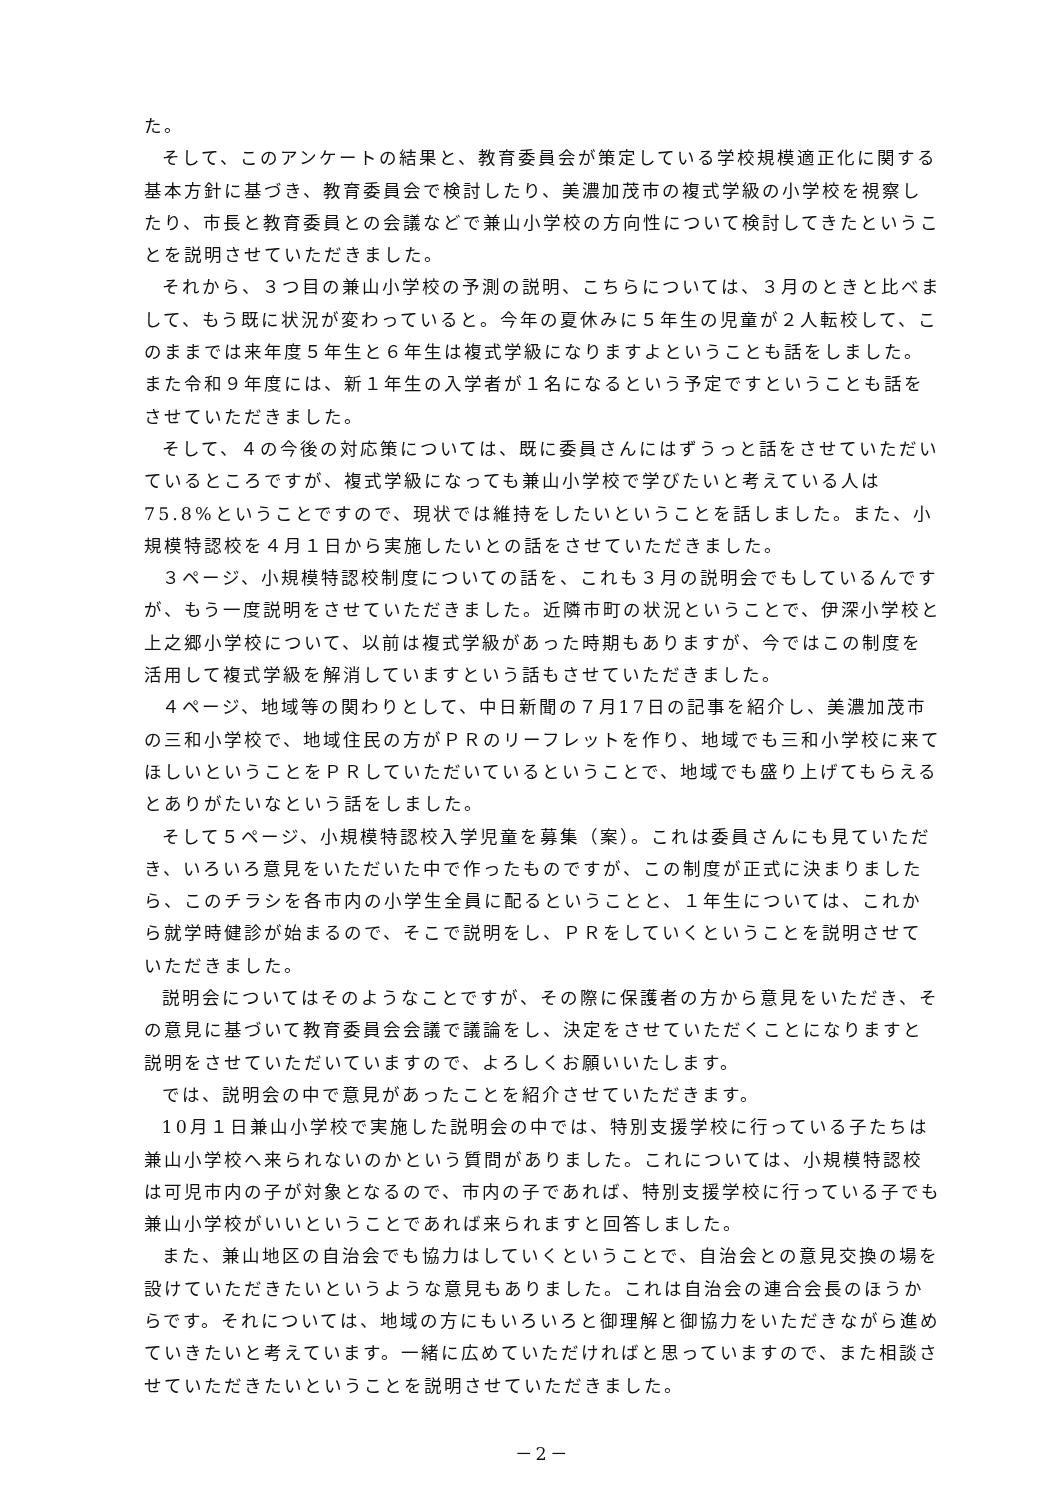た。
そして、このアンケートの結果と、教育委員会が策定している学校規模適正化に関する基本方針に基づき、教育委員会で検討したり、美濃加茂市の複式学級の小学校を視察したり、市長と教育委員との会議などで兼山小学校の方向性について検討してきたということを説明させていただきました。
それから、３つ目の兼山小学校の予測の説明、こちらについては、３月のときと比べまして、もう既に状況が変わっていると。今年の夏休みに５年生の児童が２人転校して、このままでは来年度５年生と６年生は複式学級になりますよということも話をしました。また令和９年度には、新１年生の入学者が１名になるという予定ですということも話をさせていただきました。
そして、４の今後の対応策については、既に委員さんにはずうっと話をさせていただいているところですが、複式学級になっても兼山小学校で学びたいと考えている人は75.8%ということですので、現状では維持をしたいということを話しました。また、小規模特認校を４月１日から実施したいとの話をさせていただきました。
３ページ、小規模特認校制度についての話を、これも３月の説明会でもしているんですが、もう一度説明をさせていただきました。近隣市町の状況ということで、伊深小学校と上之郷小学校について、以前は複式学級があった時期もありますが、今ではこの制度を活用して複式学級を解消していますという話もさせていただきました。
４ページ、地域等の関わりとして、中日新聞の７月17日の記事を紹介し、美濃加茂市の三和小学校で、地域住民の方がＰＲのリーフレットを作り、地域でも三和小学校に来てほしいということをＰＲしていただいているということで、地域でも盛り上げてもらえるとありがたいなという話をしました。
そして５ページ、小規模特認校入学児童を募集（案）。これは委員さんにも見ていただき、いろいろ意見をいただいた中で作ったものですが、この制度が正式に決まりましたら、このチラシを各市内の小学生全員に配るということと、１年生については、これから就学時健診が始まるので、そこで説明をし、ＰＲをしていくということを説明させていただきました。
説明会についてはそのようなことですが、その際に保護者の方から意見をいただき、その意見に基づいて教育委員会会議で議論をし、決定をさせていただくことになりますと説明をさせていただいていますので、よろしくお願いいたします。
では、説明会の中で意見があったことを紹介させていただきます。
10月１日兼山小学校で実施した説明会の中では、特別支援学校に行っている子たちは兼山小学校へ来られないのかという質問がありました。これについては、小規模特認校は可児市内の子が対象となるので、市内の子であれば、特別支援学校に行っている子でも兼山小学校がいいということであれば来られますと回答しました。
また、兼山地区の自治会でも協力はしていくということで、自治会との意見交換の場を設けていただきたいというような意見もありました。これは自治会の連合会長のほうからです。それについては、地域の方にもいろいろと御理解と御協力をいただきながら進めていきたいと考えています。一緒に広めていただければと思っていますので、また相談させていただきたいということを説明させていただきました。
－2－